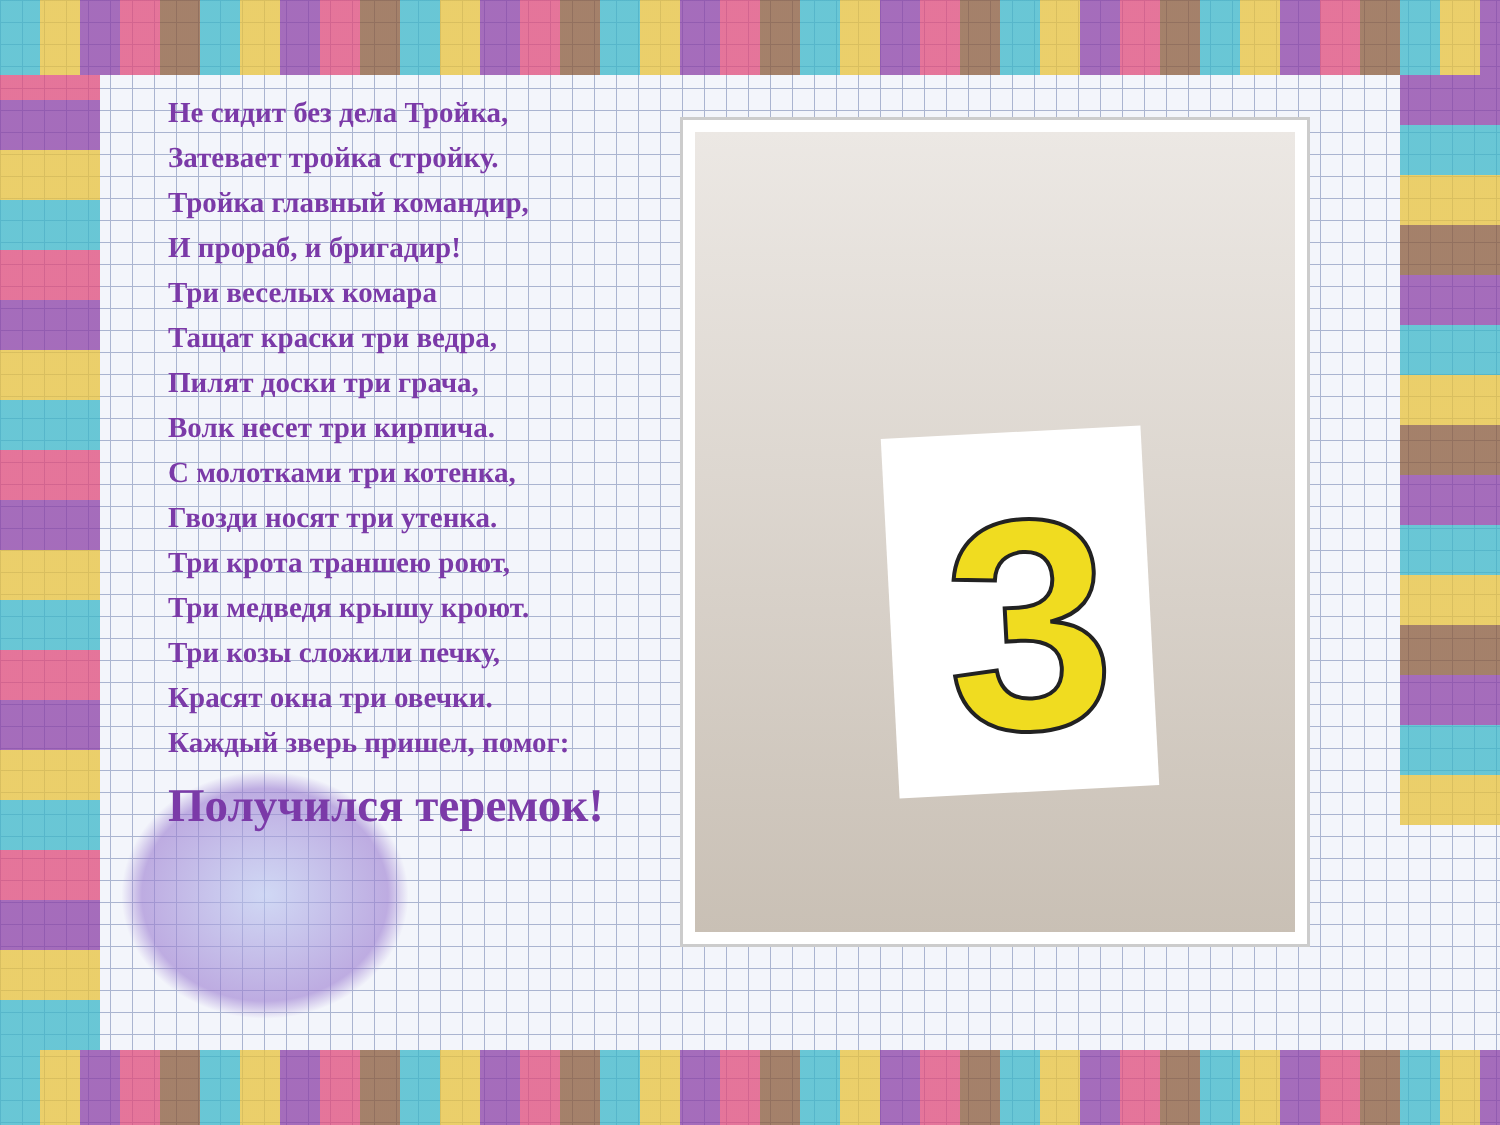Не сидит без дела Тройка,
Затевает тройка стройку.
Тройка главный командир,
И прораб, и бригадир!
Три веселых комара
Тащат краски три ведра,
Пилят доски три грача,
Волк несет три кирпича.
С молотками три котенка,
Гвозди носят три утенка.
Три крота траншею роют,
Три медведя крышу кроют.
Три козы сложили печку,
Красят окна три овечки.
Каждый зверь пришел, помог:
Получился теремок!
3